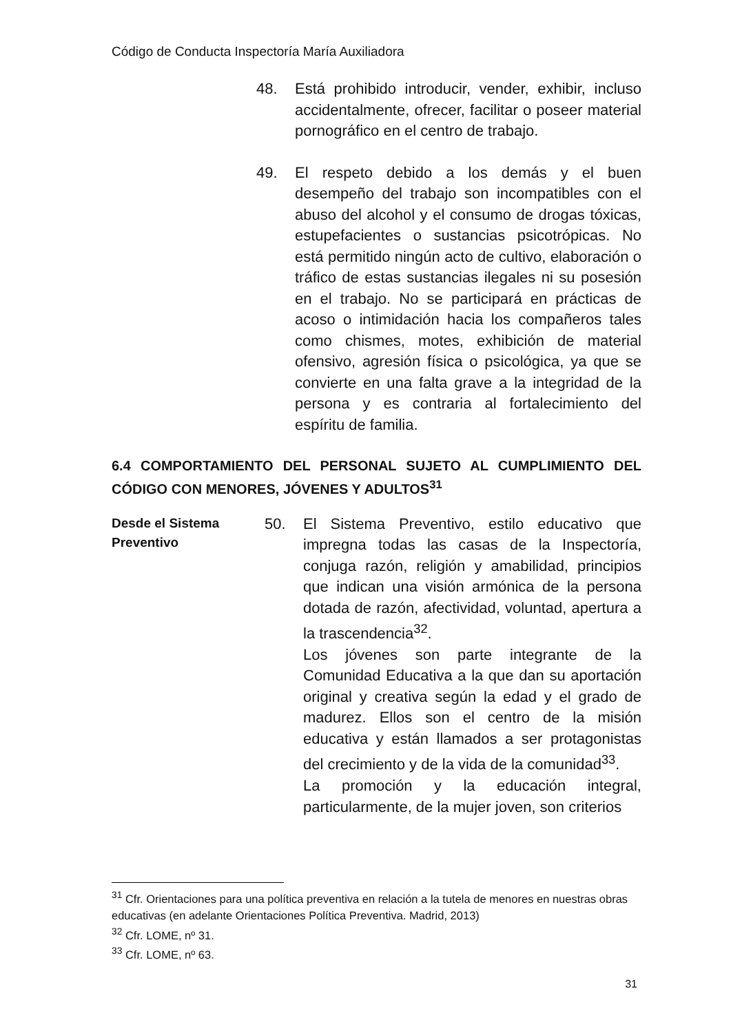Código de Conducta Inspectoría María Auxiliadora
48. Está prohibido introducir, vender, exhibir, incluso accidentalmente, ofrecer, facilitar o poseer material pornográfico en el centro de trabajo.
49. El respeto debido a los demás y el buen desempeño del trabajo son incompatibles con el abuso del alcohol y el consumo de drogas tóxicas, estupefacientes o sustancias psicotrópicas. No está permitido ningún acto de cultivo, elaboración o tráfico de estas sustancias ilegales ni su posesión en el trabajo. No se participará en prácticas de acoso o intimidación hacia los compañeros tales como chismes, motes, exhibición de material ofensivo, agresión física o psicológica, ya que se convierte en una falta grave a la integridad de la persona y es contraria al fortalecimiento del espíritu de familia.
6.4 COMPORTAMIENTO DEL PERSONAL SUJETO AL CUMPLIMIENTO DEL CÓDIGO CON MENORES, JÓVENES Y ADULTOS<sup>31</sup>
Desde el Sistema Preventivo
50. El Sistema Preventivo, estilo educativo que impregna todas las casas de la Inspectoría, conjuga razón, religión y amabilidad, principios que indican una visión armónica de la persona dotada de razón, afectividad, voluntad, apertura a la trascendencia<sup>32</sup>.
Los jóvenes son parte integrante de la Comunidad Educativa a la que dan su aportación original y creativa según la edad y el grado de madurez. Ellos son el centro de la misión educativa y están llamados a ser protagonistas del crecimiento y de la vida de la comunidad<sup>33</sup>.
La promoción y la educación integral, particularmente, de la mujer joven, son criterios
<sup>31</sup> Cfr. Orientaciones para una política preventiva en relación a la tutela de menores en nuestras obras educativas (en adelante Orientaciones Política Preventiva. Madrid, 2013)
<sup>32</sup> Cfr. LOME, nº 31.
<sup>33</sup> Cfr. LOME, nº 63.
31